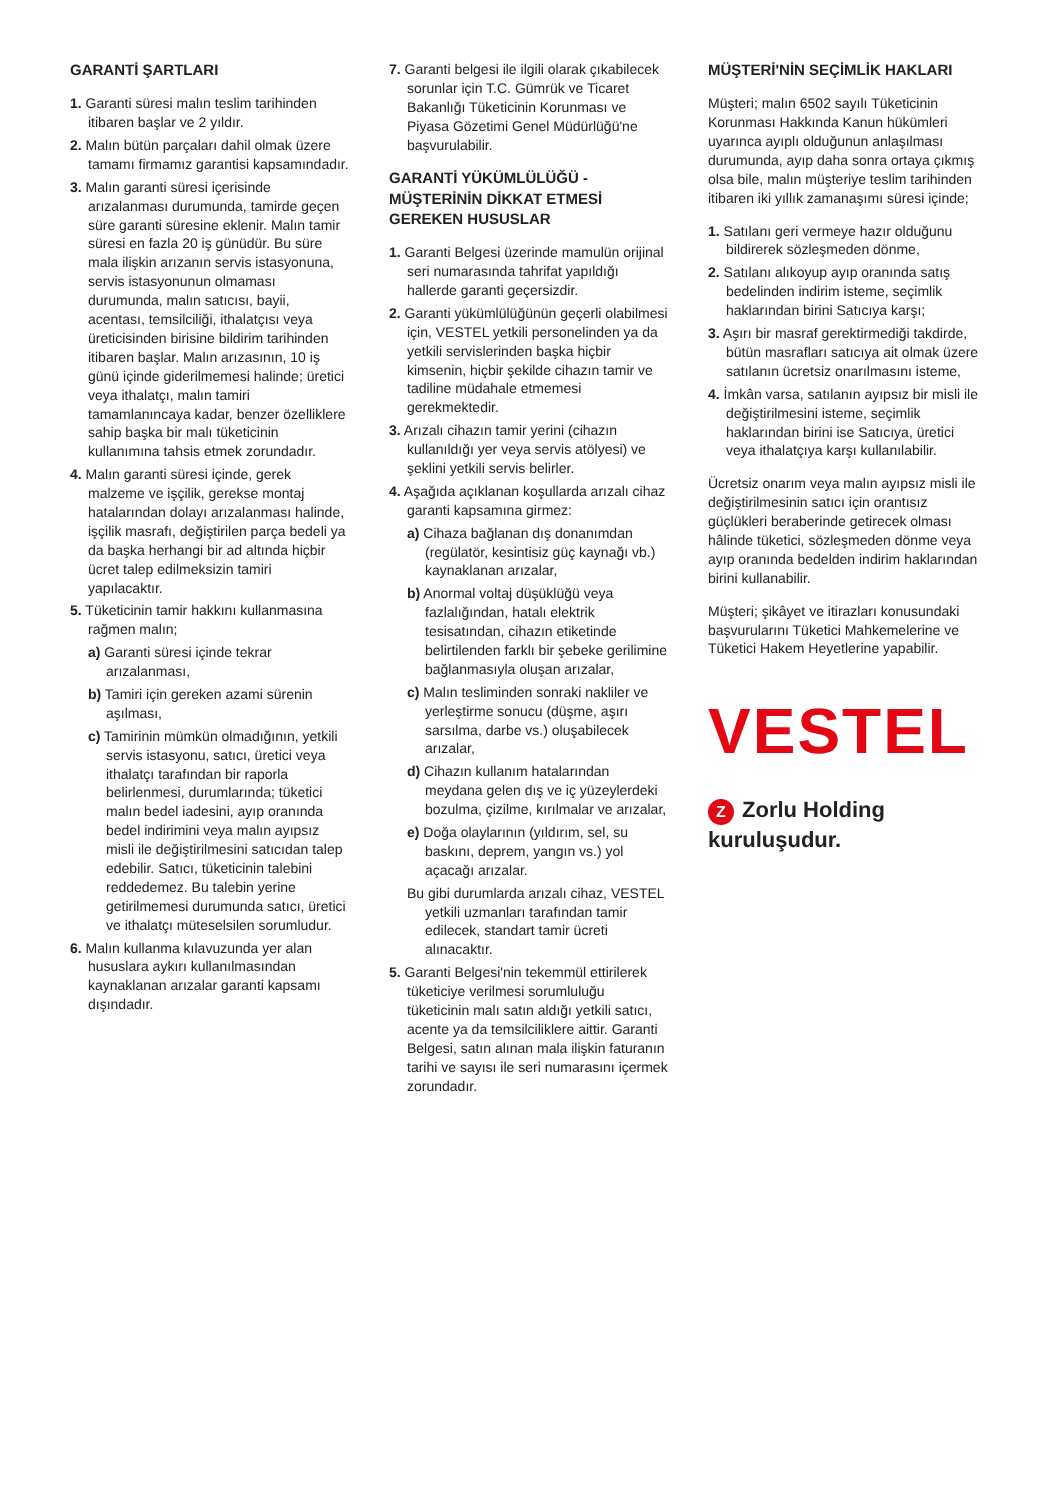GARANTİ ŞARTLARI
1. Garanti süresi malın teslim tarihinden itibaren başlar ve 2 yıldır.
2. Malın bütün parçaları dahil olmak üzere tamamı firmamız garantisi kapsamındadır.
3. Malın garanti süresi içerisinde arızalanması durumunda, tamirde geçen süre garanti süresine eklenir. Malın tamir süresi en fazla 20 iş günüdür. Bu süre mala ilişkin arızanın servis istasyonuna, servis istasyonunun olmaması durumunda, malın satıcısı, bayii, acentası, temsilciliği, ithalatçısı veya üreticisinden birisine bildirim tarihinden itibaren başlar. Malın arızasının, 10 iş günü içinde giderilmemesi halinde; üretici veya ithalatçı, malın tamiri tamamlanıncaya kadar, benzer özelliklere sahip başka bir malı tüketicinin kullanımına tahsis etmek zorundadır.
4. Malın garanti süresi içinde, gerek malzeme ve işçilik, gerekse montaj hatalarından dolayı arızalanması halinde, işçilik masrafı, değiştirilen parça bedeli ya da başka herhangi bir ad altında hiçbir ücret talep edilmeksizin tamiri yapılacaktır.
5. Tüketicinin tamir hakkını kullanmasına rağmen malın;
a) Garanti süresi içinde tekrar arızalanması,
b) Tamiri için gereken azami sürenin aşılması,
c) Tamirinin mümkün olmadığının, yetkili servis istasyonu, satıcı, üretici veya ithalatçı tarafından bir raporla belirlenmesi, durumlarında; tüketici malın bedel iadesini, ayıp oranında bedel indirimini veya malın ayıpsız misli ile değiştirilmesini satıcıdan talep edebilir. Satıcı, tüketicinin talebini reddedemez. Bu talebin yerine getirilmemesi durumunda satıcı, üretici ve ithalatçı müteselsilen sorumludur.
6. Malın kullanma kılavuzunda yer alan hususlara aykırı kullanılmasından kaynaklanan arızalar garanti kapsamı dışındadır.
7. Garanti belgesi ile ilgili olarak çıkabilecek sorunlar için T.C. Gümrük ve Ticaret Bakanlığı Tüketicinin Korunması ve Piyasa Gözetimi Genel Müdürlüğü'ne başvurulabilir.
GARANTİ YÜKÜMLÜLÜĞÜ - MÜŞTERİNİN DİKKAT ETMESİ GEREKEN HUSUSLAR
1. Garanti Belgesi üzerinde mamulün orijinal seri numarasında tahrifat yapıldığı hallerde garanti geçersizdir.
2. Garanti yükümlülüğünün geçerli olabilmesi için, VESTEL yetkili personelinden ya da yetkili servislerinden başka hiçbir kimsenin, hiçbir şekilde cihazın tamir ve tadiline müdahale etmemesi gerekmektedir.
3. Arızalı cihazın tamir yerini (cihazın kullanıldığı yer veya servis atölyesi) ve şeklini yetkili servis belirler.
4. Aşağıda açıklanan koşullarda arızalı cihaz garanti kapsamına girmez:
a) Cihaza bağlanan dış donanımdan (regülatör, kesintisiz güç kaynağı vb.) kaynaklanan arızalar,
b) Anormal voltaj düşüklüğü veya fazlalığından, hatalı elektrik tesisatından, cihazın etiketinde belirtilenden farklı bir şebeke gerilimine bağlanmasıyla oluşan arızalar,
c) Malın tesliminden sonraki nakliler ve yerleştirme sonucu (düşme, aşırı sarsılma, darbe vs.) oluşabilecek arızalar,
d) Cihazın kullanım hatalarından meydana gelen dış ve iç yüzeylerdeki bozulma, çizilme, kırılmalar ve arızalar,
e) Doğa olaylarının (yıldırım, sel, su baskını, deprem, yangın vs.) yol açacağı arızalar.
Bu gibi durumlarda arızalı cihaz, VESTEL yetkili uzmanları tarafından tamir edilecek, standart tamir ücreti alınacaktır.
5. Garanti Belgesi'nin tekemmül ettirilerek tüketiciye verilmesi sorumluluğu tüketicinin malı satın aldığı yetkili satıcı, acente ya da temsilciliklere aittir. Garanti Belgesi, satın alınan mala ilişkin faturanın tarihi ve sayısı ile seri numarasını içermek zorundadır.
MÜŞTERİ'NİN SEÇİMLİK HAKLARI
Müşteri; malın 6502 sayılı Tüketicinin Korunması Hakkında Kanun hükümleri uyarınca ayıplı olduğunun anlaşılması durumunda, ayıp daha sonra ortaya çıkmış olsa bile, malın müşteriye teslim tarihinden itibaren iki yıllık zamanaşımı süresi içinde;
1. Satılanı geri vermeye hazır olduğunu bildirerek sözleşmeden dönme,
2. Satılanı alıkoyup ayıp oranında satış bedelinden indirim isteme, seçimlik haklarından birini Satıcıya karşı;
3. Aşırı bir masraf gerektirmediği takdirde, bütün masrafları satıcıya ait olmak üzere satılanın ücretsiz onarılmasını isteme,
4. İmkân varsa, satılanın ayıpsız bir misli ile değiştirilmesini isteme, seçimlik haklarından birini ise Satıcıya, üretici veya ithalatçıya karşı kullanılabilir.
Ücretsiz onarım veya malın ayıpsız misli ile değiştirilmesinin satıcı için orantısız güçlükleri beraberinde getirecek olması hâlinde tüketici, sözleşmeden dönme veya ayıp oranında bedelden indirim haklarından birini kullanabilir.
Müşteri; şikâyet ve itirazları konusundaki başvurularını Tüketici Mahkemelerine ve Tüketici Hakem Heyetlerine yapabilir.
VESTEL
Z Zorlu Holding kuruluşudur.